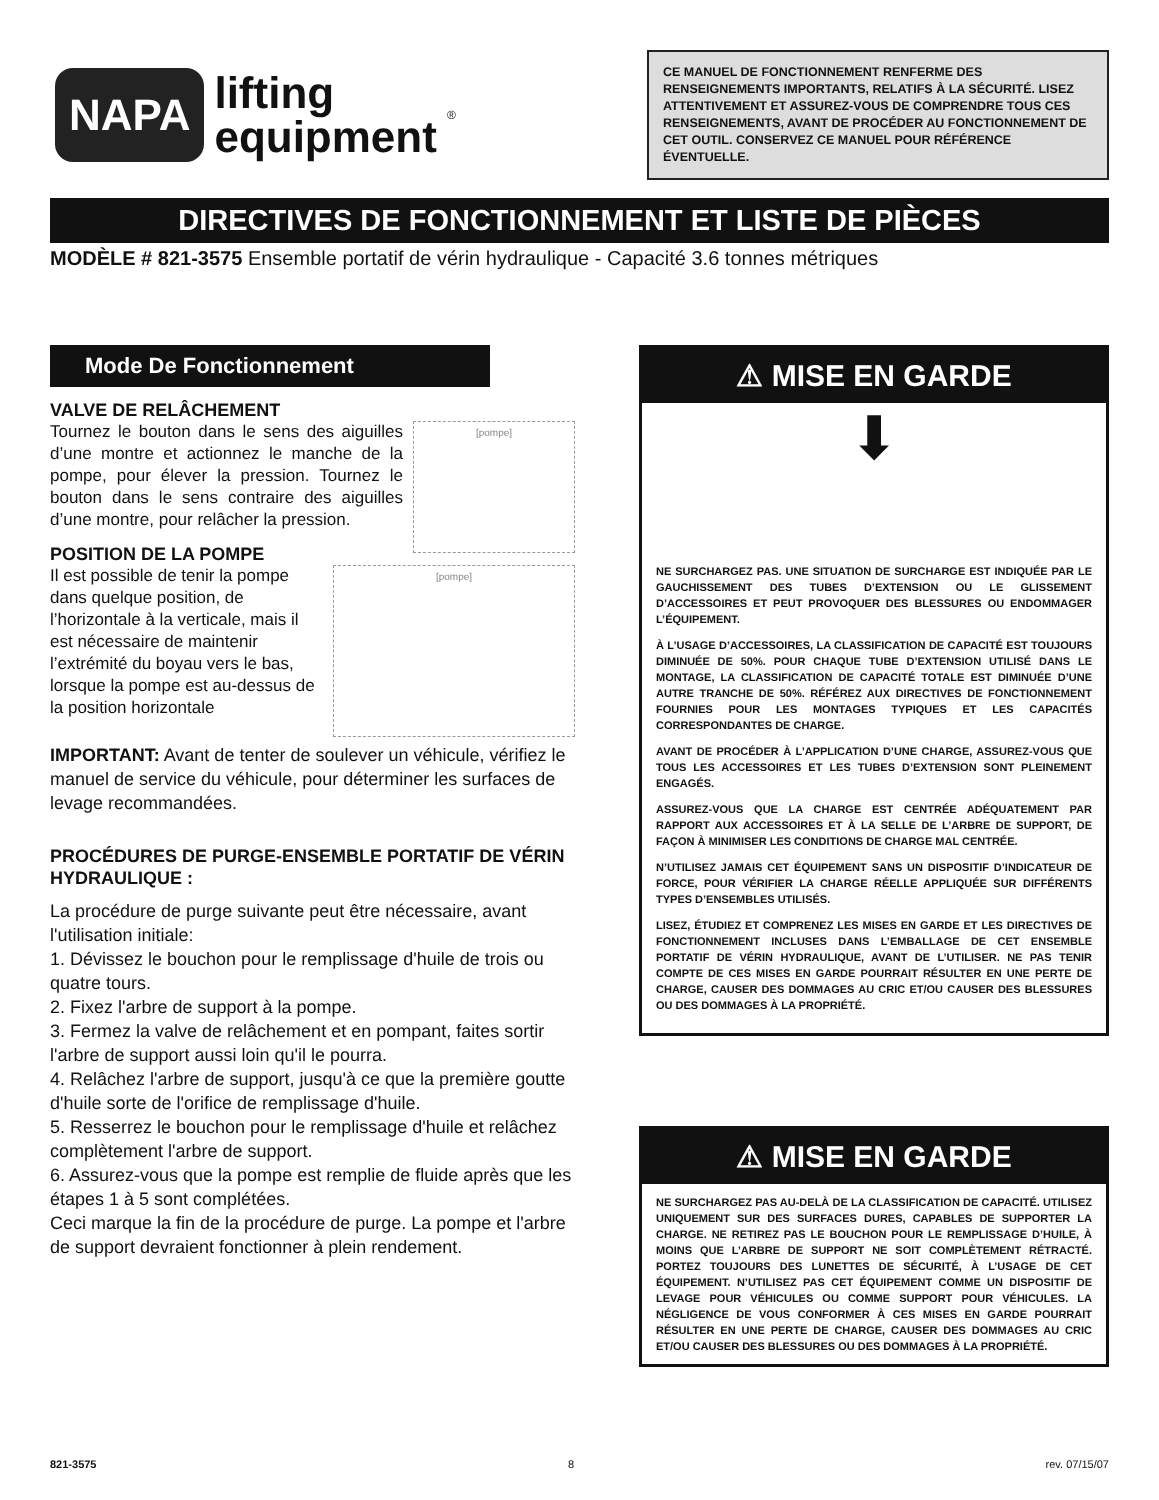NAPA
lifting
equipment
®
CE MANUEL DE FONCTIONNEMENT RENFERME DES RENSEIGNEMENTS IMPORTANTS, RELATIFS À LA SÉCURITÉ. LISEZ ATTENTIVEMENT ET ASSUREZ-VOUS DE COMPRENDRE TOUS CES RENSEIGNEMENTS, AVANT DE PROCÉDER AU FONCTIONNEMENT DE CET OUTIL. CONSERVEZ CE MANUEL POUR RÉFÉRENCE ÉVENTUELLE.
DIRECTIVES DE FONCTIONNEMENT ET LISTE DE PIÈCES
MODÈLE # 821-3575 Ensemble portatif de vérin hydraulique - Capacité 3.6 tonnes métriques
Mode De Fonctionnement
VALVE DE RELÂCHEMENT
[pompe]
Tournez le bouton dans le sens des aiguilles d’une montre et actionnez le manche de la pompe, pour élever la pression. Tournez le bouton dans le sens contraire des aiguilles d’une montre, pour relâcher la pression.
POSITION DE LA POMPE
[pompe]
Il est possible de tenir la pompe dans quelque position, de l’horizontale à la verticale, mais il est nécessaire de maintenir l’extrémité du boyau vers le bas, lorsque la pompe est au-dessus de la position horizontale
IMPORTANT: Avant de tenter de soulever un véhicule, vérifiez le manuel de service du véhicule, pour déterminer les surfaces de levage recommandées.
PROCÉDURES DE PURGE-ENSEMBLE PORTATIF DE VÉRIN HYDRAULIQUE :
La procédure de purge suivante peut être nécessaire, avant l'utilisation initiale:
1. Dévissez le bouchon pour le remplissage d'huile de trois ou quatre tours.
2. Fixez l'arbre de support à la pompe.
3. Fermez la valve de relâchement et en pompant, faites sortir l'arbre de support aussi loin qu'il le pourra.
4. Relâchez l'arbre de support, jusqu'à ce que la première goutte d'huile sorte de l'orifice de remplissage d'huile.
5. Resserrez le bouchon pour le remplissage d'huile et relâchez complètement l'arbre de support.
6. Assurez-vous que la pompe est remplie de fluide après que les étapes 1 à 5 sont complétées.
Ceci marque la fin de la procédure de purge. La pompe et l'arbre de support devraient fonctionner à plein rendement.
⚠ MISE EN GARDE
⬇
NE SURCHARGEZ PAS. UNE SITUATION DE SURCHARGE EST INDIQUÉE PAR LE GAUCHISSEMENT DES TUBES D’EXTENSION OU LE GLISSEMENT D’ACCESSOIRES ET PEUT PROVOQUER DES BLESSURES OU ENDOMMAGER L’ÉQUIPEMENT.
À L’USAGE D’ACCESSOIRES, LA CLASSIFICATION DE CAPACITÉ EST TOUJOURS DIMINUÉE DE 50%. POUR CHAQUE TUBE D’EXTENSION UTILISÉ DANS LE MONTAGE, LA CLASSIFICATION DE CAPACITÉ TOTALE EST DIMINUÉE D’UNE AUTRE TRANCHE DE 50%. RÉFÉREZ AUX DIRECTIVES DE FONCTIONNEMENT FOURNIES POUR LES MONTAGES TYPIQUES ET LES CAPACITÉS CORRESPONDANTES DE CHARGE.
AVANT DE PROCÉDER À L’APPLICATION D’UNE CHARGE, ASSUREZ-VOUS QUE TOUS LES ACCESSOIRES ET LES TUBES D’EXTENSION SONT PLEINEMENT ENGAGÉS.
ASSUREZ-VOUS QUE LA CHARGE EST CENTRÉE ADÉQUATEMENT PAR RAPPORT AUX ACCESSOIRES ET À LA SELLE DE L’ARBRE DE SUPPORT, DE FAÇON À MINIMISER LES CONDITIONS DE CHARGE MAL CENTRÉE.
N’UTILISEZ JAMAIS CET ÉQUIPEMENT SANS UN DISPOSITIF D’INDICATEUR DE FORCE, POUR VÉRIFIER LA CHARGE RÉELLE APPLIQUÉE SUR DIFFÉRENTS TYPES D’ENSEMBLES UTILISÉS.
LISEZ, ÉTUDIEZ ET COMPRENEZ LES MISES EN GARDE ET LES DIRECTIVES DE FONCTIONNEMENT INCLUSES DANS L’EMBALLAGE DE CET ENSEMBLE PORTATIF DE VÉRIN HYDRAULIQUE, AVANT DE L’UTILISER. NE PAS TENIR COMPTE DE CES MISES EN GARDE POURRAIT RÉSULTER EN UNE PERTE DE CHARGE, CAUSER DES DOMMAGES AU CRIC ET/OU CAUSER DES BLESSURES OU DES DOMMAGES À LA PROPRIÉTÉ.
⚠ MISE EN GARDE
NE SURCHARGEZ PAS AU-DELÀ DE LA CLASSIFICATION DE CAPACITÉ. UTILISEZ UNIQUEMENT SUR DES SURFACES DURES, CAPABLES DE SUPPORTER LA CHARGE. NE RETIREZ PAS LE BOUCHON POUR LE REMPLISSAGE D’HUILE, À MOINS QUE L’ARBRE DE SUPPORT NE SOIT COMPLÈTEMENT RÉTRACTÉ. PORTEZ TOUJOURS DES LUNETTES DE SÉCURITÉ, À L’USAGE DE CET ÉQUIPEMENT. N’UTILISEZ PAS CET ÉQUIPEMENT COMME UN DISPOSITIF DE LEVAGE POUR VÉHICULES OU COMME SUPPORT POUR VÉHICULES. LA NÉGLIGENCE DE VOUS CONFORMER À CES MISES EN GARDE POURRAIT RÉSULTER EN UNE PERTE DE CHARGE, CAUSER DES DOMMAGES AU CRIC ET/OU CAUSER DES BLESSURES OU DES DOMMAGES À LA PROPRIÉTÉ.
821-3575 8 rev. 07/15/07